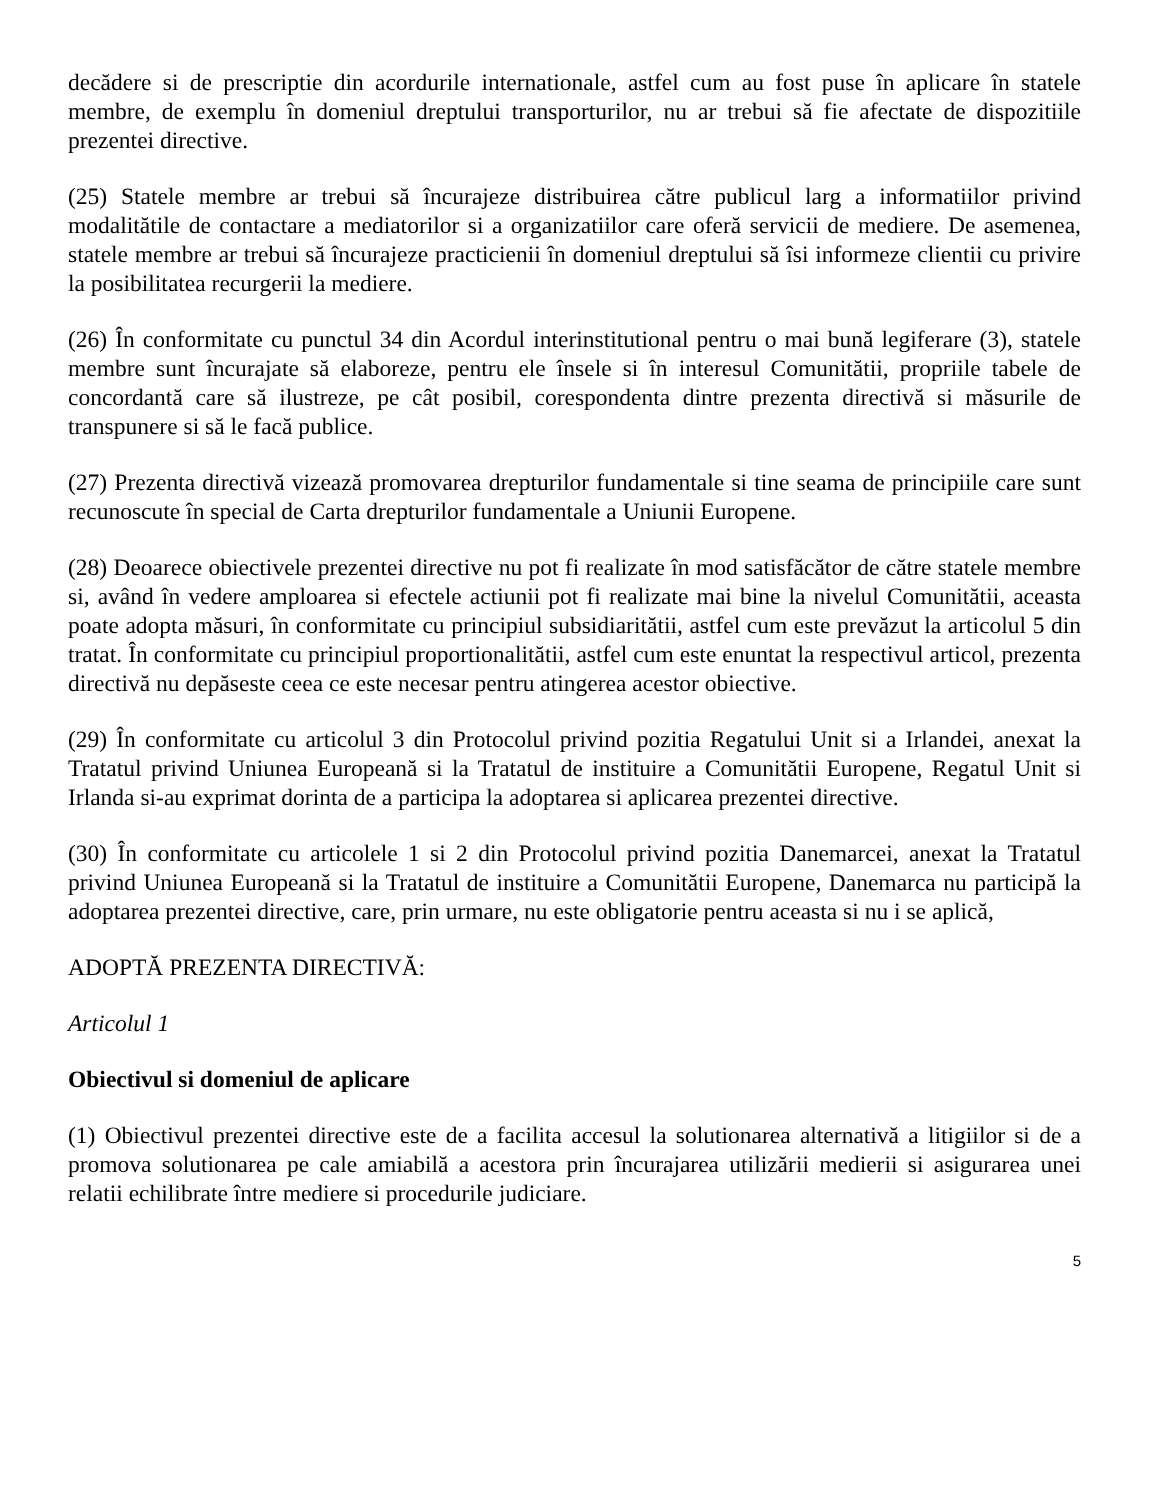decădere si de prescriptie din acordurile internationale, astfel cum au fost puse în aplicare în statele membre, de exemplu în domeniul dreptului transporturilor, nu ar trebui să fie afectate de dispozitiile prezentei directive.
(25) Statele membre ar trebui să încurajeze distribuirea către publicul larg a informatiilor privind modalitătile de contactare a mediatorilor si a organizatiilor care oferă servicii de mediere. De asemenea, statele membre ar trebui să încurajeze practicienii în domeniul dreptului să îsi informeze clientii cu privire la posibilitatea recurgerii la mediere.
(26) În conformitate cu punctul 34 din Acordul interinstitutional pentru o mai bună legiferare (3), statele membre sunt încurajate să elaboreze, pentru ele însele si în interesul Comunitătii, propriile tabele de concordantă care să ilustreze, pe cât posibil, corespondenta dintre prezenta directivă si măsurile de transpunere si să le facă publice.
(27) Prezenta directivă vizează promovarea drepturilor fundamentale si tine seama de principiile care sunt recunoscute în special de Carta drepturilor fundamentale a Uniunii Europene.
(28) Deoarece obiectivele prezentei directive nu pot fi realizate în mod satisfăcător de către statele membre si, având în vedere amploarea si efectele actiunii pot fi realizate mai bine la nivelul Comunitătii, aceasta poate adopta măsuri, în conformitate cu principiul subsidiaritătii, astfel cum este prevăzut la articolul 5 din tratat. În conformitate cu principiul proportionalitătii, astfel cum este enuntat la respectivul articol, prezenta directivă nu depăseste ceea ce este necesar pentru atingerea acestor obiective.
(29) În conformitate cu articolul 3 din Protocolul privind pozitia Regatului Unit si a Irlandei, anexat la Tratatul privind Uniunea Europeană si la Tratatul de instituire a Comunitătii Europene, Regatul Unit si Irlanda si-au exprimat dorinta de a participa la adoptarea si aplicarea prezentei directive.
(30) În conformitate cu articolele 1 si 2 din Protocolul privind pozitia Danemarcei, anexat la Tratatul privind Uniunea Europeană si la Tratatul de instituire a Comunitătii Europene, Danemarca nu participă la adoptarea prezentei directive, care, prin urmare, nu este obligatorie pentru aceasta si nu i se aplică,
ADOPTĂ PREZENTA DIRECTIVĂ:
Articolul 1
Obiectivul si domeniul de aplicare
(1) Obiectivul prezentei directive este de a facilita accesul la solutionarea alternativă a litigiilor si de a promova solutionarea pe cale amiabilă a acestora prin încurajarea utilizării medierii si asigurarea unei relatii echilibrate între mediere si procedurile judiciare.
5